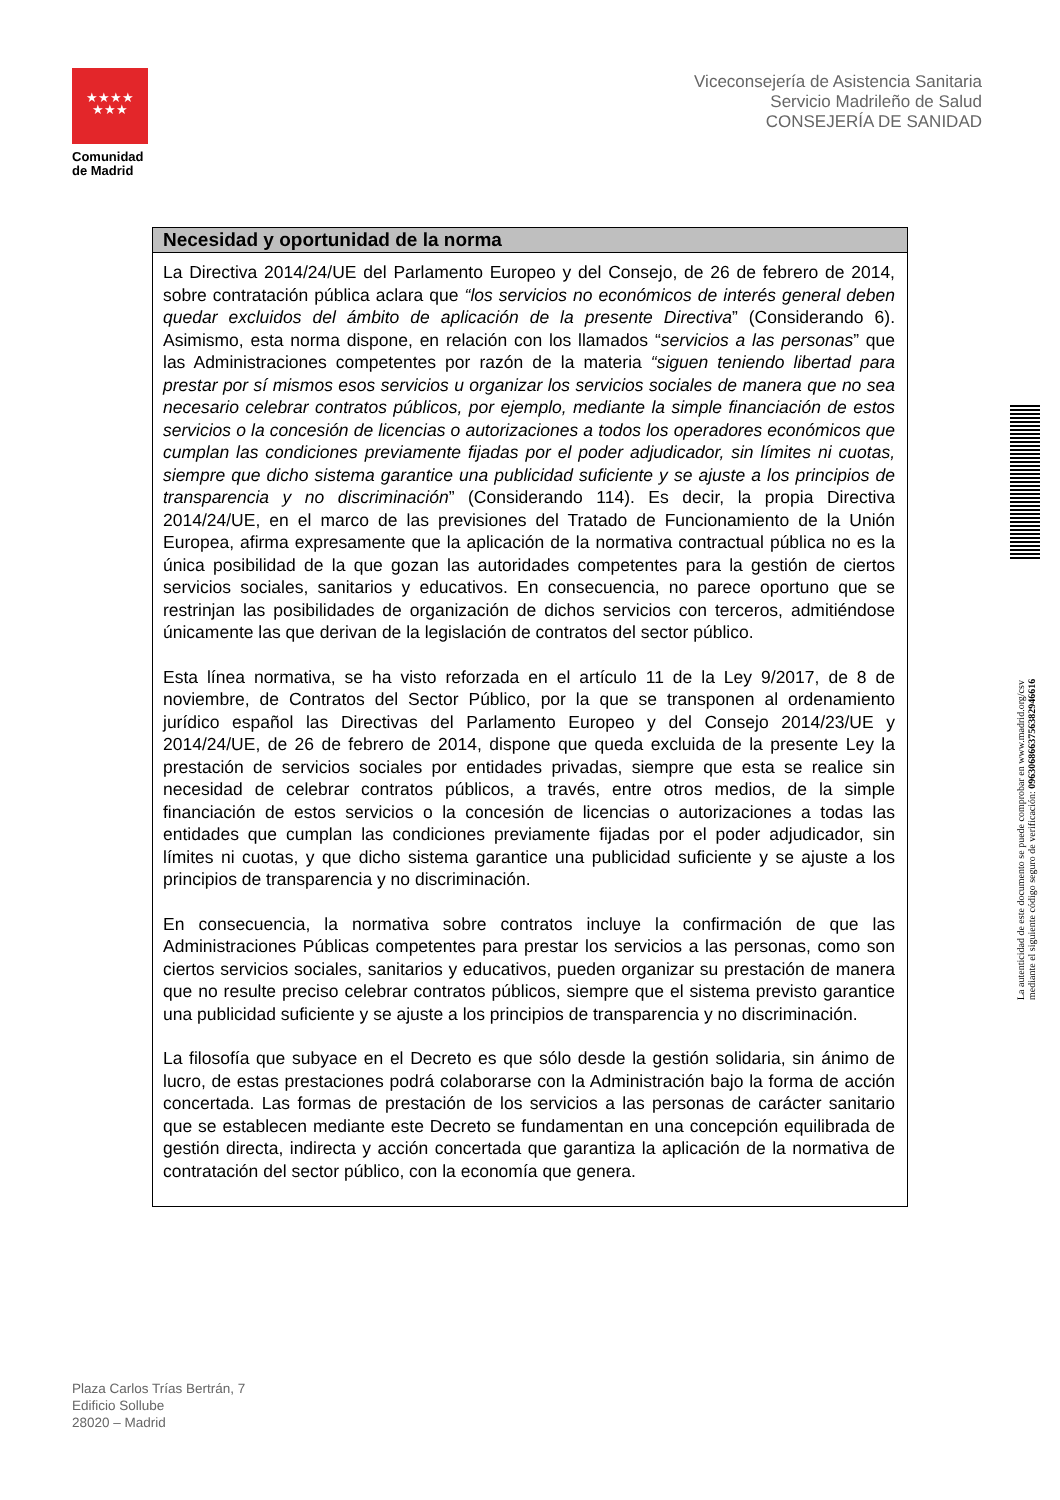★★★★
★★★
Comunidad
de Madrid
Viceconsejería de Asistencia Sanitaria
Servicio Madrileño de Salud
CONSEJERÍA DE SANIDAD
| Necesidad y oportunidad de la norma |
| --- |
| La Directiva 2014/24/UE del Parlamento Europeo y del Consejo, de 26 de febrero de 2014, sobre contratación pública aclara que “los servicios no económicos de interés general deben quedar excluidos del ámbito de aplicación de la presente Directiva ” (Considerando 6). Asimismo, esta norma dispone, en relación con los llamados “ servicios a las personas ” que las Administraciones competentes por razón de la materia “siguen teniendo libertad para prestar por sí mismos esos servicios u organizar los servicios sociales de manera que no sea necesario celebrar contratos públicos, por ejemplo, mediante la simple financiación de estos servicios o la concesión de licencias o autorizaciones a todos los operadores económicos que cumplan las condiciones previamente fijadas por el poder adjudicador, sin límites ni cuotas, siempre que dicho sistema garantice una publicidad suficiente y se ajuste a los principios de transparencia y no discriminación ” (Considerando 114). Es decir, la propia Directiva 2014/24/UE, en el marco de las previsiones del Tratado de Funcionamiento de la Unión Europea, afirma expresamente que la aplicación de la normativa contractual pública no es la única posibilidad de la que gozan las autoridades competentes para la gestión de ciertos servicios sociales, sanitarios y educativos. En consecuencia, no parece oportuno que se restrinjan las posibilidades de organización de dichos servicios con terceros, admitiéndose únicamente las que derivan de la legislación de contratos del sector público. Esta línea normativa, se ha visto reforzada en el artículo 11 de la Ley 9/2017, de 8 de noviembre, de Contratos del Sector Público, por la que se transponen al ordenamiento jurídico español las Directivas del Parlamento Europeo y del Consejo 2014/23/UE y 2014/24/UE, de 26 de febrero de 2014, dispone que queda excluida de la presente Ley la prestación de servicios sociales por entidades privadas, siempre que esta se realice sin necesidad de celebrar contratos públicos, a través, entre otros medios, de la simple financiación de estos servicios o la concesión de licencias o autorizaciones a todas las entidades que cumplan las condiciones previamente fijadas por el poder adjudicador, sin límites ni cuotas, y que dicho sistema garantice una publicidad suficiente y se ajuste a los principios de transparencia y no discriminación. En consecuencia, la normativa sobre contratos incluye la confirmación de que las Administraciones Públicas competentes para prestar los servicios a las personas, como son ciertos servicios sociales, sanitarios y educativos, pueden organizar su prestación de manera que no resulte preciso celebrar contratos públicos, siempre que el sistema previsto garantice una publicidad suficiente y se ajuste a los principios de transparencia y no discriminación. La filosofía que subyace en el Decreto es que sólo desde la gestión solidaria, sin ánimo de lucro, de estas prestaciones podrá colaborarse con la Administración bajo la forma de acción concertada. Las formas de prestación de los servicios a las personas de carácter sanitario que se establecen mediante este Decreto se fundamentan en una concepción equilibrada de gestión directa, indirecta y acción concertada que garantiza la aplicación de la normativa de contratación del sector público, con la economía que genera. |
La autenticidad de este documento se puede comprobar en www.madrid.org/csv
mediante el siguiente código seguro de verificación: 0963068663756382946616
Plaza Carlos Trías Bertrán, 7
Edificio Sollube
28020 – Madrid